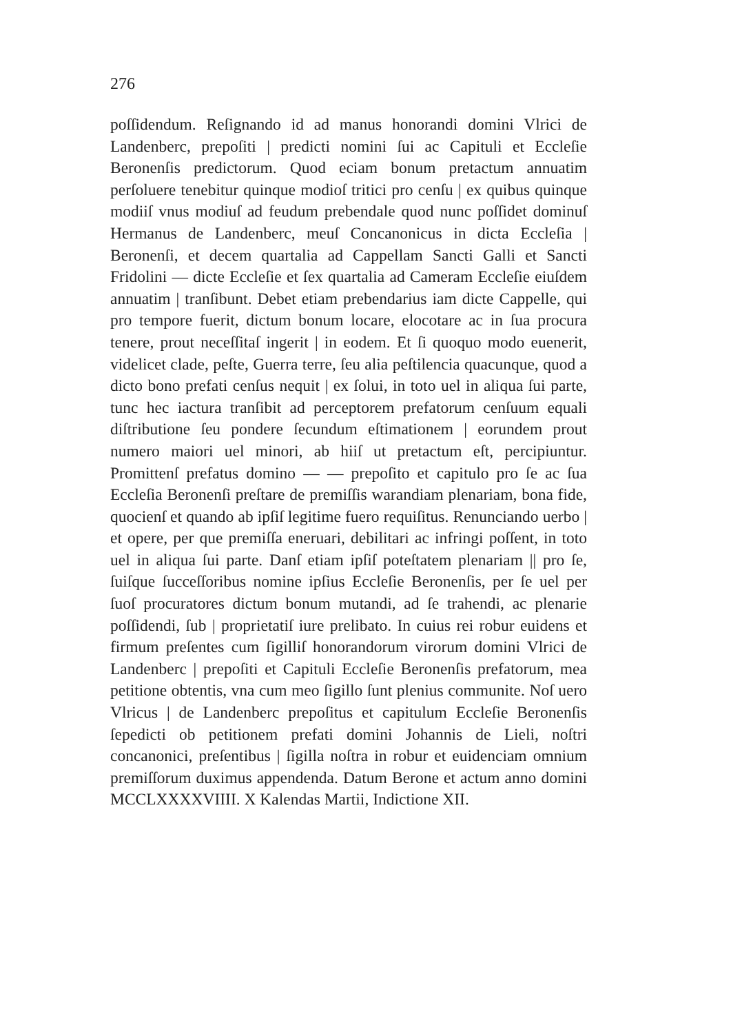276
poſſidendum. Reſignando id ad manus honorandi domini Vlrici de Landenberc, prepoſiti | predicti nomini ſui ac Capituli et Eccleſie Beronenſis predictorum. Quod eciam bonum pretactum annuatim perſoluere tenebitur quinque modioſ tritici pro cenſu | ex quibus quinque modiiſ vnus modiuſ ad feudum prebendale quod nunc poſſidet dominuſ Hermanus de Landenberc, meuſ Concanonicus in dicta Eccleſia | Beronenſi, et decem quartalia ad Cappellam Sancti Galli et Sancti Fridolini — dicte Eccleſie et ſex quartalia ad Cameram Eccleſie eiuſdem annuatim | tranſibunt. Debet etiam prebendarius iam dicte Cappelle, qui pro tempore fuerit, dictum bonum locare, elocotare ac in ſua procura tenere, prout neceſſitaſ ingerit | in eodem. Et ſi quoquo modo euenerit, videlicet clade, peſte, Guerra terre, ſeu alia peſtilencia quacunque, quod a dicto bono prefati cenſus nequit | ex ſolui, in toto uel in aliqua ſui parte, tunc hec iactura tranſibit ad perceptorem prefatorum cenſuum equali diſtributione ſeu pondere ſecundum eſtimationem | eorundem prout numero maiori uel minori, ab hiiſ ut pretactum eſt, percipiuntur. Promittenſ prefatus domino — — prepoſito et capitulo pro ſe ac ſua Eccleſia Beronenſi preſtare de premiſſis warandiam plenariam, bona fide, quocienſ et quando ab ipſiſ legitime fuero requiſitus. Renunciando uerbo | et opere, per que premiſſa eneruari, debilitari ac infringi poſſent, in toto uel in aliqua ſui parte. Danſ etiam ipſiſ poteſtatem plenariam || pro ſe, ſuiſque ſucceſſoribus nomine ipſius Eccleſie Beronenſis, per ſe uel per ſuoſ procuratores dictum bonum mutandi, ad ſe trahendi, ac plenarie poſſidendi, ſub | proprietatiſ iure prelibato. In cuius rei robur euidens et firmum preſentes cum ſigilliſ honorandorum virorum domini Vlrici de Landenberc | prepoſiti et Capituli Eccleſie Beronenſis prefatorum, mea petitione obtentis, vna cum meo ſigillo ſunt plenius communite. Noſ uero Vlricus | de Landenberc prepoſitus et capitulum Eccleſie Beronenſis ſepedicti ob petitionem prefati domini Johannis de Lieli, noſtri concanonici, preſentibus | ſigilla noſtra in robur et euidenciam omnium premiſſorum duximus appendenda. Datum Berone et actum anno domini MCCLXXXXVIIII. X Kalendas Martii, Indictione XII.